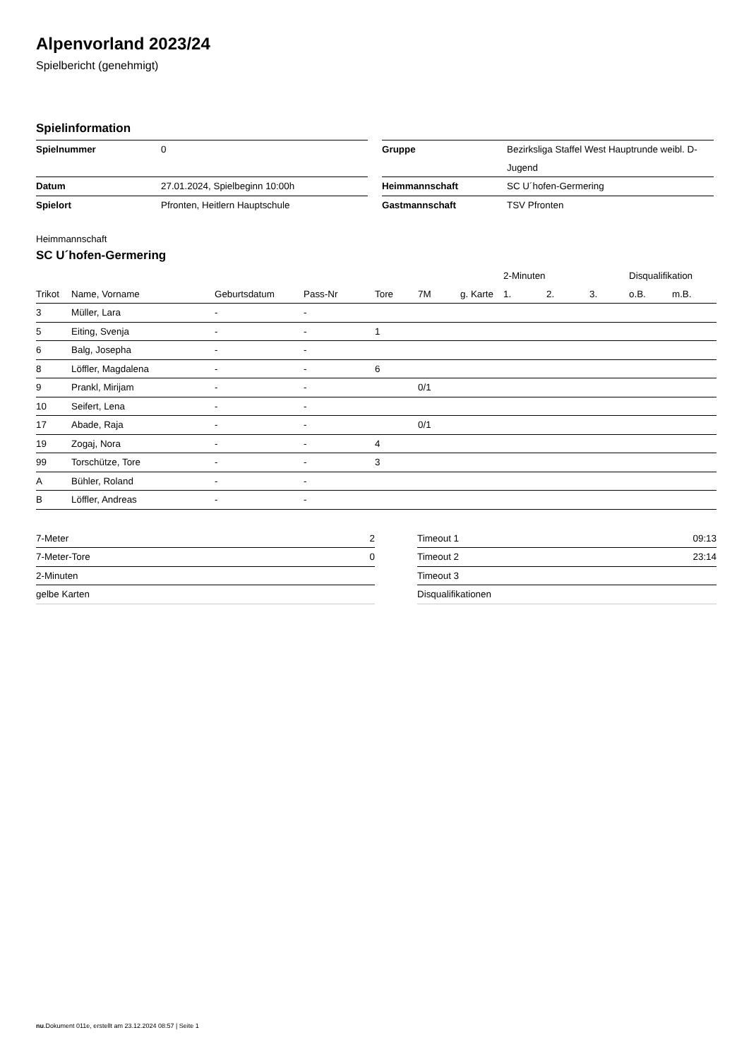Alpenvorland 2023/24
Spielbericht (genehmigt)
Spielinformation
| Spielnummer | 0 |
| Datum | 27.01.2024, Spielbeginn 10:00h |
| Spielort | Pfronten, Heitlern Hauptschule |
| Gruppe | Bezirksliga Staffel West Hauptrunde weibl. D-Jugend |
| Heimmannschaft | SC U´hofen-Germering |
| Gastmannschaft | TSV Pfronten |
Heimmannschaft
SC U´hofen-Germering
| | | | | | | | 2-Minuten | | | Disqualifikation | |
| --- | --- | --- | --- | --- | --- | --- | --- | --- | --- | --- | --- |
| Trikot | Name, Vorname | Geburtsdatum | Pass-Nr | Tore | 7M | g. Karte | 1. | 2. | 3. | o.B. | m.B. |
| 3 | Müller, Lara | - | - | | | | | | | | |
| 5 | Eiting, Svenja | - | - | 1 | | | | | | | |
| 6 | Balg, Josepha | - | - | | | | | | | | |
| 8 | Löffler, Magdalena | - | - | 6 | | | | | | | |
| 9 | Prankl, Mirijam | - | - | | 0/1 | | | | | | |
| 10 | Seifert, Lena | - | - | | | | | | | | |
| 17 | Abade, Raja | - | - | | 0/1 | | | | | | |
| 19 | Zogaj, Nora | - | - | 4 | | | | | | | |
| 99 | Torschütze, Tore | - | - | 3 | | | | | | | |
| A | Bühler, Roland | - | - | | | | | | | | |
| B | Löffler, Andreas | - | - | | | | | | | | |
| 7-Meter | 2 |
| 7-Meter-Tore | 0 |
| 2-Minuten | |
| gelbe Karten | |
| Timeout 1 | 09:13 |
| Timeout 2 | 23:14 |
| Timeout 3 | |
| Disqualifikationen | |
nu.Dokument 011e, erstellt am 23.12.2024 08:57 | Seite 1